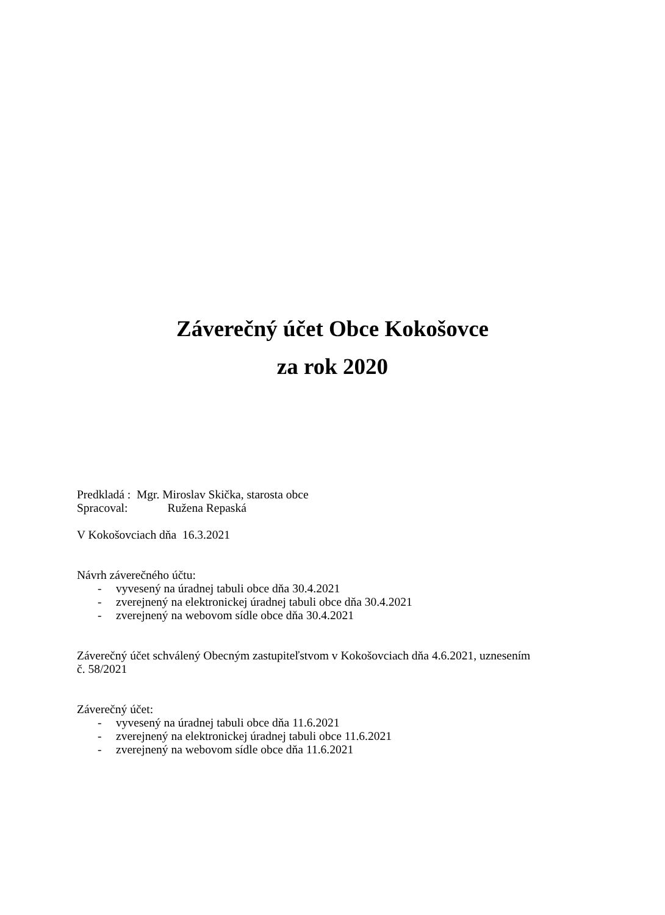Záverečný účet Obce Kokošovce
za rok 2020
Predkladá : Mgr. Miroslav Skička, starosta obce
Spracoval: Ružena Repaská
V Kokošovciach dňa 16.3.2021
Návrh záverečného účtu:
- vyvesený na úradnej tabuli obce dňa 30.4.2021
- zverejnený na elektronickej úradnej tabuli obce dňa 30.4.2021
- zverejnený na webovom sídle obce dňa 30.4.2021
Záverečný účet schválený Obecným zastupiteľstvom v Kokošovciach dňa 4.6.2021, uznesením
č. 58/2021
Záverečný účet:
- vyvesený na úradnej tabuli obce dňa 11.6.2021
- zverejnený na elektronickej úradnej tabuli obce 11.6.2021
- zverejnený na webovom sídle obce dňa 11.6.2021